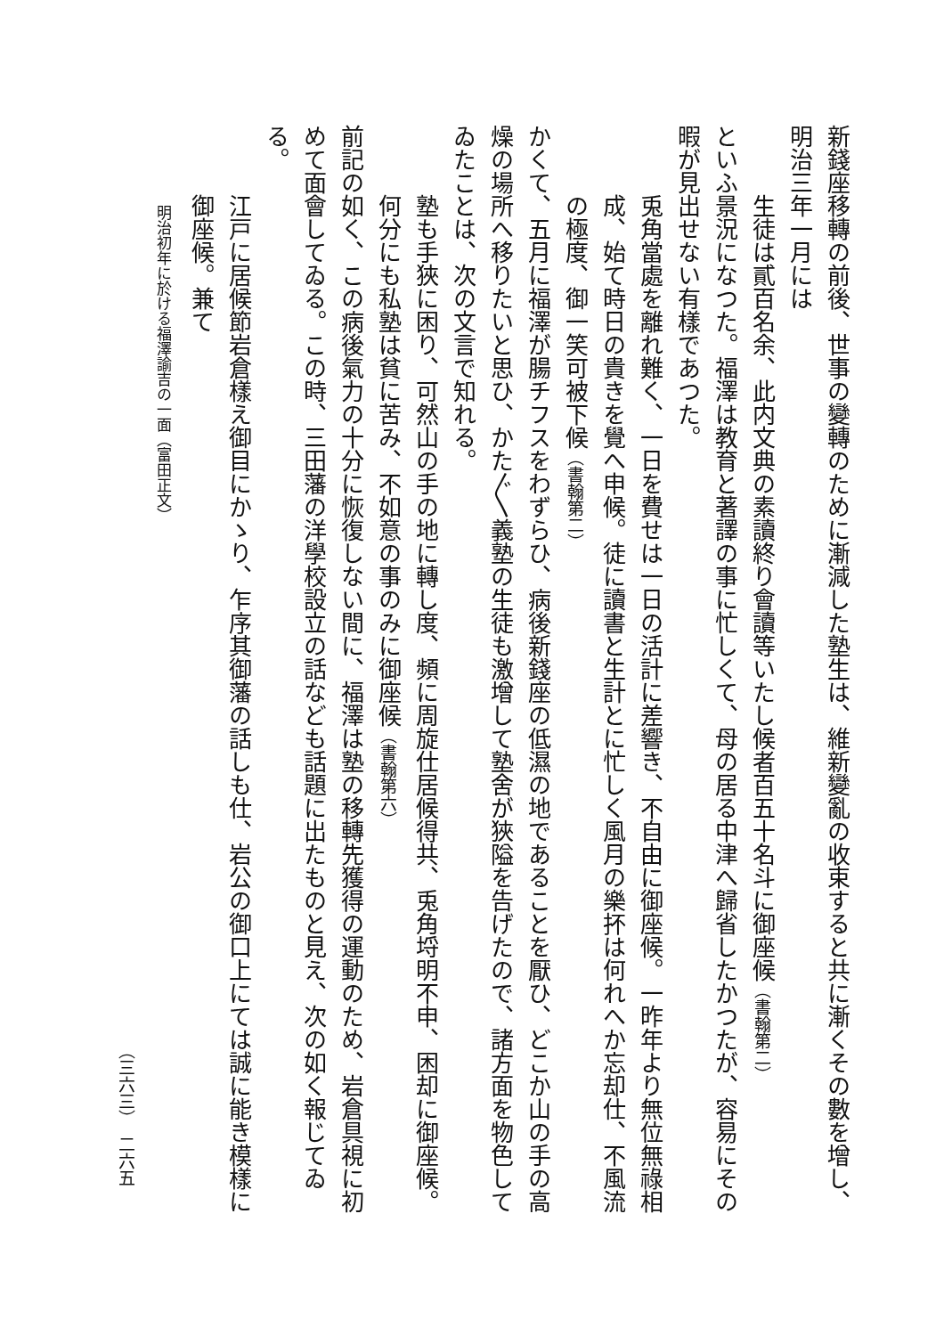新錢座移轉の前後、世事の變轉のために漸減した塾生は、維新變亂の收束すると共に漸くその數を增し、明治三年一月には
生徒は貳百名余、此内文典の素讀終り會讀等いたし候者百五十名斗に御座候（書翰第二）
といふ景況になつた。福澤は教育と著譯の事に忙しくて、母の居る中津へ歸省したかつたが、容易にその暇が見出せない有樣であつた。
兎角當處を離れ難く、一日を費せは一日の活計に差響き、不自由に御座候。一昨年より無位無祿相成、始て時日の貴きを覺へ申候。徒に讀書と生計とに忙しく風月の樂抔は何れへか忘却仕、不風流の極度、御一笑可被下候（書翰第二）
かくて、五月に福澤が腸チフスをわずらひ、病後新錢座の低濕の地であることを厭ひ、どこか山の手の高燥の場所へ移りたいと思ひ、かた〴〵義塾の生徒も激增して塾舍が狹隘を告げたので、諸方面を物色してゐたことは、次の文言で知れる。
塾も手狹に困り、可然山の手の地に轉し度、頻に周旋仕居候得共、兎角埒明不申、困却に御座候。何分にも私塾は貧に苦み、不如意の事のみに御座候（書翰第六）
前記の如く、この病後氣力の十分に恢復しない間に、福澤は塾の移轉先獲得の運動のため、岩倉具視に初めて面會してゐる。この時、三田藩の洋學校設立の話なども話題に出たものと見え、次の如く報じてゐる。
江戸に居候節岩倉樣え御目にかゝり、乍序其御藩の話しも仕、岩公の御口上にては誠に能き模樣に御座候。兼て
明治初年に於ける福澤諭吉の一面（富田正文）
（三六三）　二六五